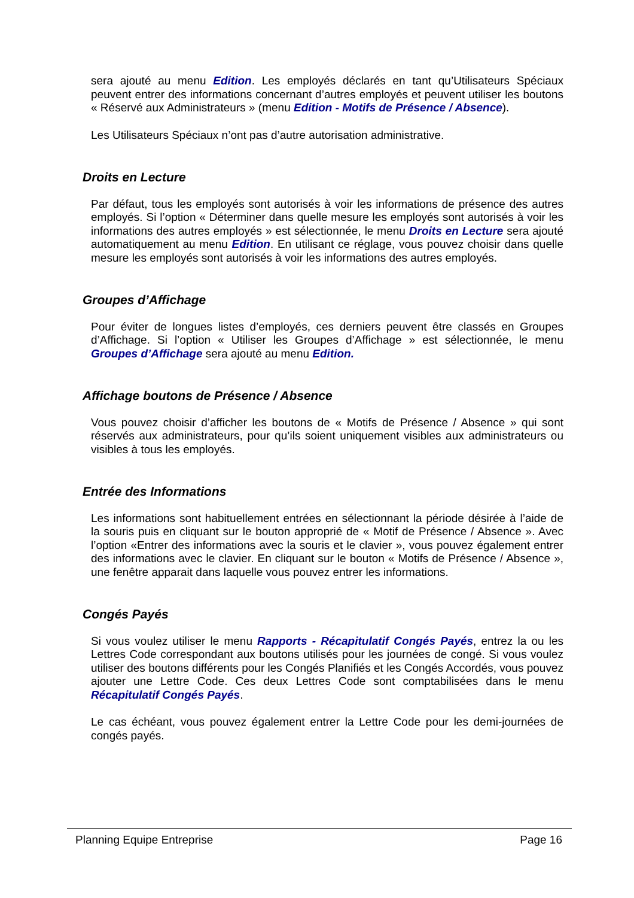sera ajouté au menu Edition. Les employés déclarés en tant qu’Utilisateurs Spéciaux peuvent entrer des informations concernant d’autres employés et peuvent utiliser les boutons « Réservé aux Administrateurs » (menu Edition - Motifs de Présence / Absence).
Les Utilisateurs Spéciaux n’ont pas d’autre autorisation administrative.
Droits en Lecture
Par défaut, tous les employés sont autorisés à voir les informations de présence des autres employés. Si l’option « Déterminer dans quelle mesure les employés sont autorisés à voir les informations des autres employés » est sélectionnée, le menu Droits en Lecture sera ajouté automatiquement au menu Edition. En utilisant ce réglage, vous pouvez choisir dans quelle mesure les employés sont autorisés à voir les informations des autres employés.
Groupes d’Affichage
Pour éviter de longues listes d’employés, ces derniers peuvent être classés en Groupes d’Affichage. Si l’option « Utiliser les Groupes d’Affichage » est sélectionnée, le menu Groupes d’Affichage sera ajouté au menu Edition.
Affichage boutons de Présence / Absence
Vous pouvez choisir d’afficher les boutons de « Motifs de Présence / Absence » qui sont réservés aux administrateurs, pour qu’ils soient uniquement visibles aux administrateurs ou visibles à tous les employés.
Entrée des Informations
Les informations sont habituellement entrées en sélectionnant la période désirée à l’aide de la souris puis en cliquant sur le bouton approprié de « Motif de Présence / Absence ». Avec l’option «Entrer des informations avec la souris et le clavier », vous pouvez également entrer des informations avec le clavier. En cliquant sur le bouton « Motifs de Présence / Absence », une fenêtre apparait dans laquelle vous pouvez entrer les informations.
Congés Payés
Si vous voulez utiliser le menu Rapports - Récapitulatif Congés Payés, entrez la ou les Lettres Code correspondant aux boutons utilisés pour les journées de congé. Si vous voulez utiliser des boutons différents pour les Congés Planifiés et les Congés Accordés, vous pouvez ajouter une Lettre Code. Ces deux Lettres Code sont comptabilisées dans le menu Récapitulatif Congés Payés.
Le cas échéant, vous pouvez également entrer la Lettre Code pour les demi-journées de congés payés.
Planning Equipe Entreprise Page 16